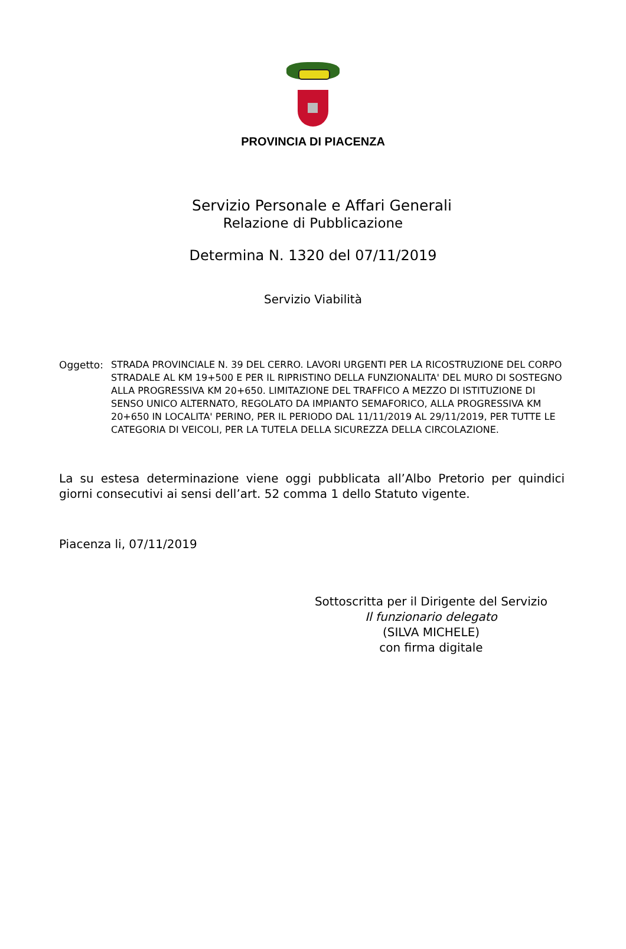PROVINCIA DI PIACENZA
Servizio Personale e Affari Generali
Relazione di Pubblicazione
Determina N. 1320 del 07/11/2019
Servizio Viabilità
Oggetto: STRADA PROVINCIALE N. 39 DEL CERRO. LAVORI URGENTI PER LA RICOSTRUZIONE DEL CORPO STRADALE AL KM 19+500 E PER IL RIPRISTINO DELLA FUNZIONALITA' DEL MURO DI SOSTEGNO ALLA PROGRESSIVA KM 20+650. LIMITAZIONE DEL TRAFFICO A MEZZO DI ISTITUZIONE DI SENSO UNICO ALTERNATO, REGOLATO DA IMPIANTO SEMAFORICO, ALLA PROGRESSIVA KM 20+650 IN LOCALITA' PERINO, PER IL PERIODO DAL 11/11/2019 AL 29/11/2019, PER TUTTE LE CATEGORIA DI VEICOLI, PER LA TUTELA DELLA SICUREZZA DELLA CIRCOLAZIONE.
La su estesa determinazione viene oggi pubblicata all’Albo Pretorio per quindici giorni consecutivi ai sensi dell’art. 52 comma 1 dello Statuto vigente.
Piacenza li, 07/11/2019
Sottoscritta per il Dirigente del Servizio
Il funzionario delegato
(SILVA MICHELE)
con firma digitale